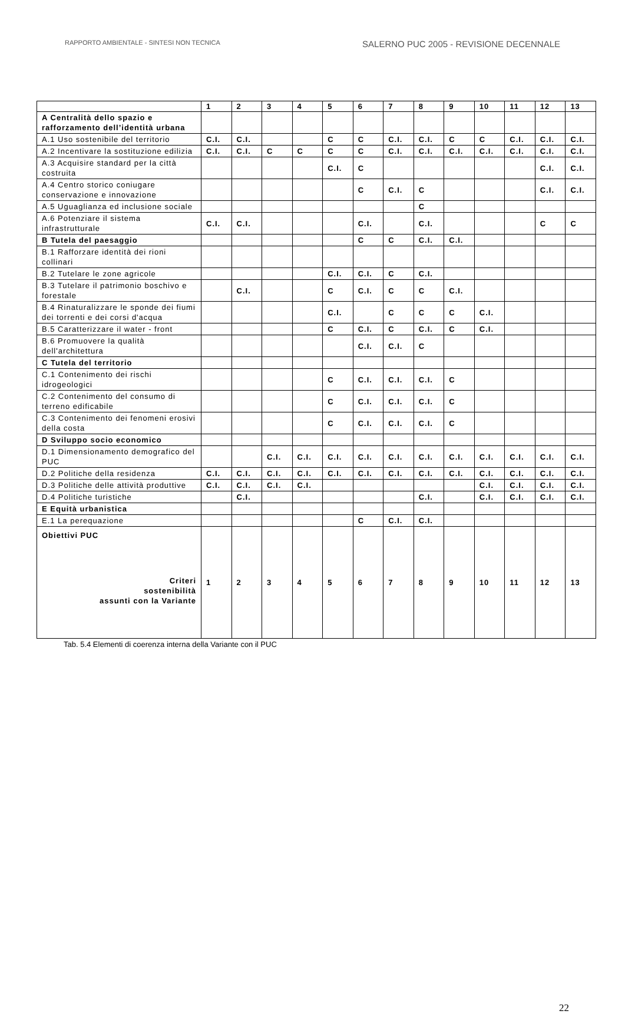RAPPORTO AMBIENTALE - SINTESI NON TECNICA SALERNO PUC 2005 - REVISIONE DECENNALE
| | 1 | 2 | 3 | 4 | 5 | 6 | 7 | 8 | 9 | 10 | 11 | 12 | 13 |
| --- | --- | --- | --- | --- | --- | --- | --- | --- | --- | --- | --- | --- | --- |
| A Centralità dello spazio e rafforzamento dell’identità urbana | | | | | | | | | | | | | |
| A.1 Uso sostenibile del territorio | C.I. | C.I. | | | C | C | C.I. | C.I. | C | C | C.I. | C.I. | C.I. |
| A.2 Incentivare la sostituzione edilizia | C.I. | C.I. | C | C | C | C | C.I. | C.I. | C.I. | C.I. | C.I. | C.I. | C.I. |
| A.3 Acquisire standard per la città costruita | | | | | C.I. | C | | | | | | C.I. | C.I. |
| A.4 Centro storico coniugare conservazione e innovazione | | | | | | C | C.I. | C | | | | C.I. | C.I. |
| A.5 Uguaglianza ed inclusione sociale | | | | | | | | C | | | | | |
| A.6 Potenziare il sistema infrastrutturale | C.I. | C.I. | | | | C.I. | | C.I. | | | | C | C |
| B Tutela del paesaggio | | | | | | C | C | C.I. | C.I. | | | | |
| B.1 Rafforzare identità dei rioni collinari | | | | | | | | | | | | | |
| B.2 Tutelare le zone agricole | | | | | C.I. | C.I. | C | C.I. | | | | | |
| B.3 Tutelare il patrimonio boschivo e forestale | | C.I. | | | C | C.I. | C | C | C.I. | | | | |
| B.4 Rinaturalizzare le sponde dei fiumi dei torrenti e dei corsi d'acqua | | | | | C.I. | | C | C | C | C.I. | | | |
| B.5 Caratterizzare il water - front | | | | | C | C.I. | C | C.I. | C | C.I. | | | |
| B.6 Promuovere la qualità dell'architettura | | | | | | C.I. | C.I. | C | | | | | |
| C Tutela del territorio | | | | | | | | | | | | | |
| C.1 Contenimento dei rischi idrogeologici | | | | | C | C.I. | C.I. | C.I. | C | | | | |
| C.2 Contenimento del consumo di terreno edificabile | | | | | C | C.I. | C.I. | C.I. | C | | | | |
| C.3 Contenimento dei fenomeni erosivi della costa | | | | | C | C.I. | C.I. | C.I. | C | | | | |
| D Sviluppo socio economico | | | | | | | | | | | | | |
| D.1 Dimensionamento demografico del PUC | | | C.I. | C.I. | C.I. | C.I. | C.I. | C.I. | C.I. | C.I. | C.I. | C.I. | C.I. |
| D.2 Politiche della residenza | C.I. | C.I. | C.I. | C.I. | C.I. | C.I. | C.I. | C.I. | C.I. | C.I. | C.I. | C.I. | C.I. |
| D.3 Politiche delle attività produttive | C.I. | C.I. | C.I. | C.I. | | | | | | C.I. | C.I. | C.I. | C.I. |
| D.4 Politiche turistiche | | C.I. | | | | | | C.I. | | C.I. | C.I. | C.I. | C.I. |
| E Equità urbanistica | | | | | | | | | | | | | |
| E.1 La perequazione | | | | | | C | C.I. | C.I. | | | | | |
| Obiettivi PUC Criteri sostenibilità assunti con la Variante | 1 | 2 | 3 | 4 | 5 | 6 | 7 | 8 | 9 | 10 | 11 | 12 | 13 |
Tab. 5.4 Elementi di coerenza interna della Variante con il PUC
22